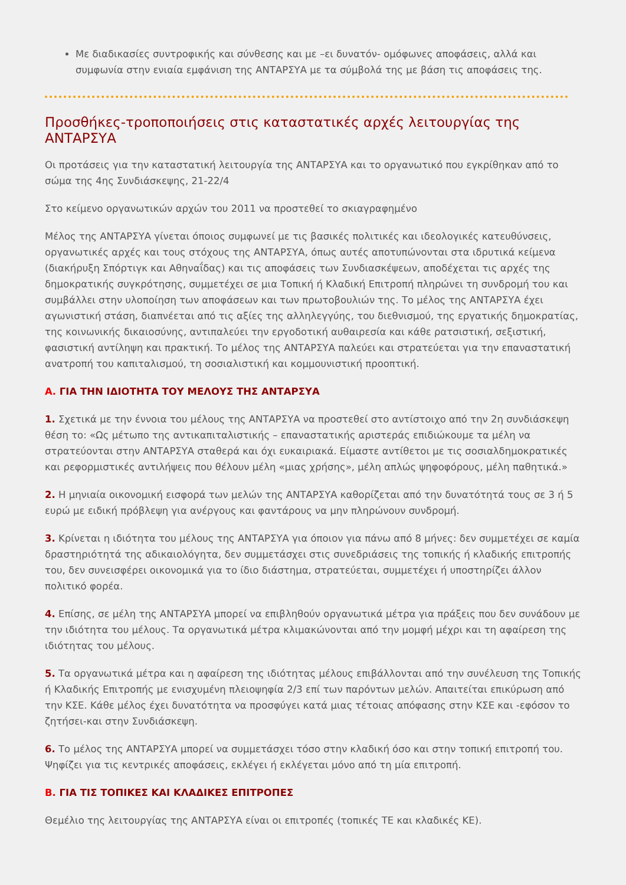Με διαδικασίες συντροφικής και σύνθεσης και με –ει δυνατόν- ομόφωνες αποφάσεις, αλλά και συμφωνία στην ενιαία εμφάνιση της ΑΝΤΑΡΣΥΑ με τα σύμβολά της με βάση τις αποφάσεις της.
Προσθήκες-τροποποιήσεις στις καταστατικές αρχές λειτουργίας της ΑΝΤΑΡΣΥΑ
Οι προτάσεις για την καταστατική λειτουργία της ΑΝΤΑΡΣΥΑ και το οργανωτικό που εγκρίθηκαν από το σώμα της 4ης Συνδιάσκεψης, 21-22/4
Στο κείμενο οργανωτικών αρχών του 2011 να προστεθεί το σκιαγραφημένο
Μέλος της ΑΝΤΑΡΣΥΑ γίνεται όποιος συμφωνεί με τις βασικές πολιτικές και ιδεολογικές κατευθύνσεις, οργανωτικές αρχές και τους στόχους της ΑΝΤΑΡΣΥΑ, όπως αυτές αποτυπώνονται στα ιδρυτικά κείμενα (διακήρυξη Σπόρτιγκ και Αθηναΐδας) και τις αποφάσεις των Συνδιασκέψεων, αποδέχεται τις αρχές της δημοκρατικής συγκρότησης, συμμετέχει σε μια Τοπική ή Κλαδική Επιτροπή πληρώνει τη συνδρομή του και συμβάλλει στην υλοποίηση των αποφάσεων και των πρωτοβουλιών της. Το μέλος της ΑΝΤΑΡΣΥΑ έχει αγωνιστική στάση, διαπνέεται από τις αξίες της αλληλεγγύης, του διεθνισμού, της εργατικής δημοκρατίας, της κοινωνικής δικαιοσύνης, αντιπαλεύει την εργοδοτική αυθαιρεσία και κάθε ρατσιστική, σεξιστική, φασιστική αντίληψη και πρακτική. Το μέλος της ΑΝΤΑΡΣΥΑ παλεύει και στρατεύεται για την επαναστατική ανατροπή του καπιταλισμού, τη σοσιαλιστική και κομμουνιστική προοπτική.
Α. ΓΙΑ ΤΗΝ ΙΔΙΟΤΗΤΑ ΤΟΥ ΜΕΛΟΥΣ ΤΗΣ ΑΝΤΑΡΣΥΑ
1. Σχετικά με την έννοια του μέλους της ΑΝΤΑΡΣΥΑ να προστεθεί στο αντίστοιχο από την 2η συνδιάσκεψη θέση το: «Ως μέτωπο της αντικαπιταλιστικής – επαναστατικής αριστεράς επιδιώκουμε τα μέλη να στρατεύονται στην ΑΝΤΑΡΣΥΑ σταθερά και όχι ευκαιριακά. Είμαστε αντίθετοι με τις σοσιαλδημοκρατικές και ρεφορμιστικές αντιλήψεις που θέλουν μέλη «μιας χρήσης», μέλη απλώς ψηφοφόρους, μέλη παθητικά.»
2. Η μηνιαία οικονομική εισφορά των μελών της ΑΝΤΑΡΣΥΑ καθορίζεται από την δυνατότητά τους σε 3 ή 5 ευρώ με ειδική πρόβλεψη για ανέργους και φαντάρους να μην πληρώνουν συνδρομή.
3. Κρίνεται η ιδιότητα του μέλους της ΑΝΤΑΡΣΥΑ για όποιον για πάνω από 8 μήνες: δεν συμμετέχει σε καμία δραστηριότητά της αδικαιολόγητα, δεν συμμετάσχει στις συνεδριάσεις της τοπικής ή κλαδικής επιτροπής του, δεν συνεισφέρει οικονομικά για το ίδιο διάστημα, στρατεύεται, συμμετέχει ή υποστηρίζει άλλον πολιτικό φορέα.
4. Επίσης, σε μέλη της ΑΝΤΑΡΣΥΑ μπορεί να επιβληθούν οργανωτικά μέτρα για πράξεις που δεν συνάδουν με την ιδιότητα του μέλους. Τα οργανωτικά μέτρα κλιμακώνονται από την μομφή μέχρι και τη αφαίρεση της ιδιότητας του μέλους.
5. Τα οργανωτικά μέτρα και η αφαίρεση της ιδιότητας μέλους επιβάλλονται από την συνέλευση της Τοπικής ή Κλαδικής Επιτροπής με ενισχυμένη πλειοψηφία 2/3 επί των παρόντων μελών. Απαιτείται επικύρωση από την ΚΣΕ. Κάθε μέλος έχει δυνατότητα να προσφύγει κατά μιας τέτοιας απόφασης στην ΚΣΕ και -εφόσον το ζητήσει-και στην Συνδιάσκεψη.
6. Το μέλος της ΑΝΤΑΡΣΥΑ μπορεί να συμμετάσχει τόσο στην κλαδική όσο και στην τοπική επιτροπή του. Ψηφίζει για τις κεντρικές αποφάσεις, εκλέγει ή εκλέγεται μόνο από τη μία επιτροπή.
Β. ΓΙΑ ΤΙΣ ΤΟΠΙΚΕΣ ΚΑΙ ΚΛΑΔΙΚΕΣ ΕΠΙΤΡΟΠΕΣ
Θεμέλιο της λειτουργίας της ΑΝΤΑΡΣΥΑ είναι οι επιτροπές (τοπικές ΤΕ και κλαδικές ΚΕ).